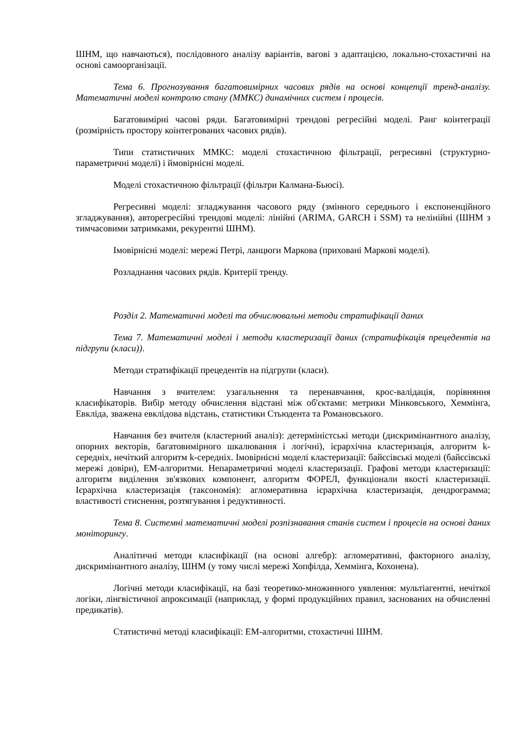ШНМ, що навчаються), послідовного аналізу варіантів, вагові з адаптацією, локально-стохастичні на основі самоорганізації.
Тема 6. Прогнозування багатовимірних часових рядів на основі концепції тренд-аналізу. Математичні моделі контролю стану (ММКС) динамічних систем і процесів.
Багатовимірні часові ряди. Багатовимірні трендові регресійні моделі. Ранг коінтеграції (розмірність простору коінтегрованих часових рядів).
Типи статистичних ММКС: моделі стохастичною фільтрації, регресивні (структурно-параметричні моделі) і ймовірнісні моделі.
Моделі стохастичною фільтрації (фільтри Калмана-Бьюсі).
Регресивні моделі: згладжування часового ряду (змінного середнього і експоненційного згладжування), авторегресійні трендові моделі: лінійні (ARIMA, GARCH і SSM) та нелінійні (ШНМ з тимчасовими затримками, рекурентні ШНМ).
Імовірнісні моделі: мережі Петрі, ланцюги Маркова (приховані Маркові моделі).
Розладнання часових рядів. Критерії тренду.
Розділ 2. Математичні моделі та обчислювальні методи стратифікації даних
Тема 7. Математичні моделі і методи кластеризації даних (стратифікація прецедентів на підгрупи (класи)).
Методи стратифікації прецедентів на підгрупи (класи).
Навчання з вчителем: узагальнення та перенавчання, крос-валідація, порівняння класифікаторів. Вибір методу обчислення відстані між об'єктами: метрики Мінковського, Хеммінга, Евкліда, зважена евклідова відстань, статистики Стьюдента та Романовського.
Навчання без вчителя (кластерний аналіз): детерміністські методи (дискримінантного аналізу, опорних векторів, багатовимірного шкалювання і логічні), ієрархічна кластеризація, алгоритм k-середніх, нечіткий алгоритм k-середніх. Імовірнісні моделі кластеризації: байєсівські моделі (байєсівські мережі довіри), ЕМ-алгоритми. Непараметричні моделі кластеризації. Графові методи кластеризації: алгоритм виділення зв'язкових компонент, алгоритм ФОРЕЛ, функціонали якості кластеризації. Ієрархічна кластеризація (таксономія): агломеративна ієрархічна кластеризація, дендрограмма; властивості стиснення, розтягування і редуктивності.
Тема 8. Системні математичні моделі розпізнавання станів систем і процесів на основі даних моніторингу.
Аналітичні методи класифікації (на основі алгебр): агломеративні, факторного аналізу, дискримінантного аналізу, ШНМ (у тому числі мережі Хопфілда, Хеммінга, Кохонена).
Логічні методи класифікації, на базі теоретико-множинного уявлення: мультіагентні, нечіткої логіки, лінгвістичної апроксимації (наприклад, у формі продукційних правил, заснованих на обчисленні предикатів).
Статистичні методі класифікації: ЕМ-алгоритми, стохастичні ШНМ.